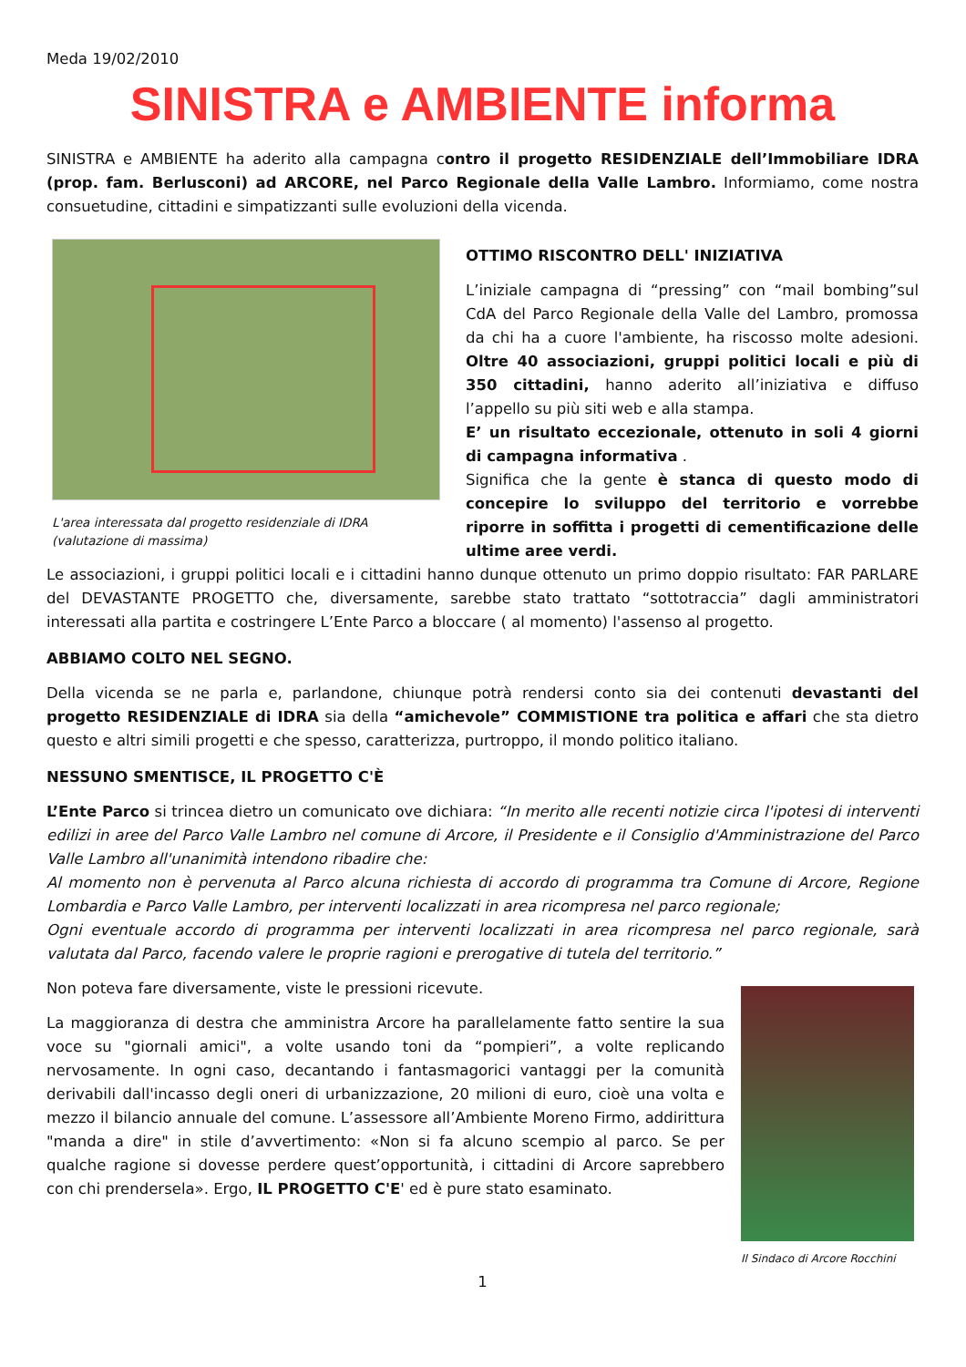Meda 19/02/2010
SINISTRA e AMBIENTE informa
SINISTRA e AMBIENTE ha aderito alla campagna contro il progetto RESIDENZIALE dell’Immobiliare IDRA (prop. fam. Berlusconi) ad ARCORE, nel Parco Regionale della Valle Lambro. Informiamo, come nostra consuetudine, cittadini e simpatizzanti sulle evoluzioni della vicenda.
L'area interessata dal progetto residenziale di IDRA (valutazione di massima)
OTTIMO RISCONTRO DELL' INIZIATIVA
L’iniziale campagna di “pressing” con “mail bombing”sul CdA del Parco Regionale della Valle del Lambro, promossa da chi ha a cuore l'ambiente, ha riscosso molte adesioni. Oltre 40 associazioni, gruppi politici locali e più di 350 cittadini, hanno aderito all’iniziativa e diffuso l’appello su più siti web e alla stampa.
E’ un risultato eccezionale, ottenuto in soli 4 giorni di campagna informativa .
Significa che la gente è stanca di questo modo di concepire lo sviluppo del territorio e vorrebbe riporre in soffitta i progetti di cementificazione delle ultime aree verdi.
Le associazioni, i gruppi politici locali e i cittadini hanno dunque ottenuto un primo doppio risultato: FAR PARLARE del DEVASTANTE PROGETTO che, diversamente, sarebbe stato trattato “sottotraccia” dagli amministratori interessati alla partita e costringere L’Ente Parco a bloccare ( al momento) l'assenso al progetto.
ABBIAMO COLTO NEL SEGNO.
Della vicenda se ne parla e, parlandone, chiunque potrà rendersi conto sia dei contenuti devastanti del progetto RESIDENZIALE di IDRA sia della “amichevole” COMMISTIONE tra politica e affari che sta dietro questo e altri simili progetti e che spesso, caratterizza, purtroppo, il mondo politico italiano.
NESSUNO SMENTISCE, IL PROGETTO C'È
L’Ente Parco si trincea dietro un comunicato ove dichiara: “In merito alle recenti notizie circa l'ipotesi di interventi edilizi in aree del Parco Valle Lambro nel comune di Arcore, il Presidente e il Consiglio d'Amministrazione del Parco Valle Lambro all'unanimità intendono ribadire che:
Al momento non è pervenuta al Parco alcuna richiesta di accordo di programma tra Comune di Arcore, Regione Lombardia e Parco Valle Lambro, per interventi localizzati in area ricompresa nel parco regionale;
Ogni eventuale accordo di programma per interventi localizzati in area ricompresa nel parco regionale, sarà valutata dal Parco, facendo valere le proprie ragioni e prerogative di tutela del territorio.”
Il Sindaco di Arcore Rocchini
Non poteva fare diversamente, viste le pressioni ricevute.
La maggioranza di destra che amministra Arcore ha parallelamente fatto sentire la sua voce su "giornali amici", a volte usando toni da “pompieri”, a volte replicando nervosamente. In ogni caso, decantando i fantasmagorici vantaggi per la comunità derivabili dall'incasso degli oneri di urbanizzazione, 20 milioni di euro, cioè una volta e mezzo il bilancio annuale del comune. L’assessore all’Ambiente Moreno Firmo, addirittura "manda a dire" in stile d’avvertimento: «Non si fa alcuno scempio al parco. Se per qualche ragione si dovesse perdere quest’opportunità, i cittadini di Arcore saprebbero con chi prendersela». Ergo, IL PROGETTO C'E' ed è pure stato esaminato.
1